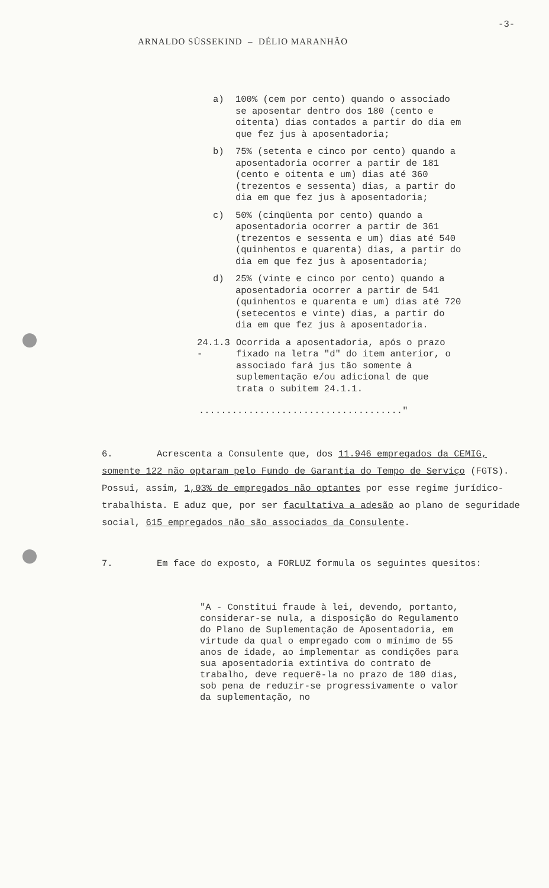-3-
ARNALDO SÜSSEKIND – DÉLIO MARANHÃO
a) 100% (cem por cento) quando o associado se aposentar dentro dos 180 (cento e oitenta) dias contados a partir do dia em que fez jus à aposentadoria;
b) 75% (setenta e cinco por cento) quando a aposentadoria ocorrer a partir de 181 (cento e oitenta e um) dias até 360 (trezentos e sessenta) dias, a partir do dia em que fez jus à aposentadoria;
c) 50% (cinqüenta por cento) quando a aposentadoria ocorrer a partir de 361 (trezentos e sessenta e um) dias até 540 (quinhentos e quarenta) dias, a partir do dia em que fez jus à aposentadoria;
d) 25% (vinte e cinco por cento) quando a aposentadoria ocorrer a partir de 541 (quinhentos e quarenta e um) dias até 720 (setecentos e vinte) dias, a partir do dia em que fez jus à aposentadoria.
24.1.3 - Ocorrida a aposentadoria, após o prazo fixado na letra "d" do item anterior, o associado fará jus tão somente à suplementação e/ou adicional de que trata o subitem 24.1.1.
....................................."
6. Acrescenta a Consulente que, dos 11.946 empregados da CEMIG, somente 122 não optaram pelo Fundo de Garantia do Tempo de Serviço (FGTS). Possui, assim, 1,03% de empregados não optantes por esse regime jurídico-trabalhista. E aduz que, por ser facultativa a adesão ao plano de seguridade social, 615 empregados não são associados da Consulente.
7. Em face do exposto, a FORLUZ formula os seguintes quesitos:
"A - Constitui fraude à lei, devendo, portanto, considerar-se nula, a disposição do Regulamento do Plano de Suplementação de Aposentadoria, em virtude da qual o empregado com o mínimo de 55 anos de idade, ao implementar as condições para sua aposentadoria extintiva do contrato de trabalho, deve requerê-la no prazo de 180 dias, sob pena de reduzir-se progressivamente o valor da suplementação, no